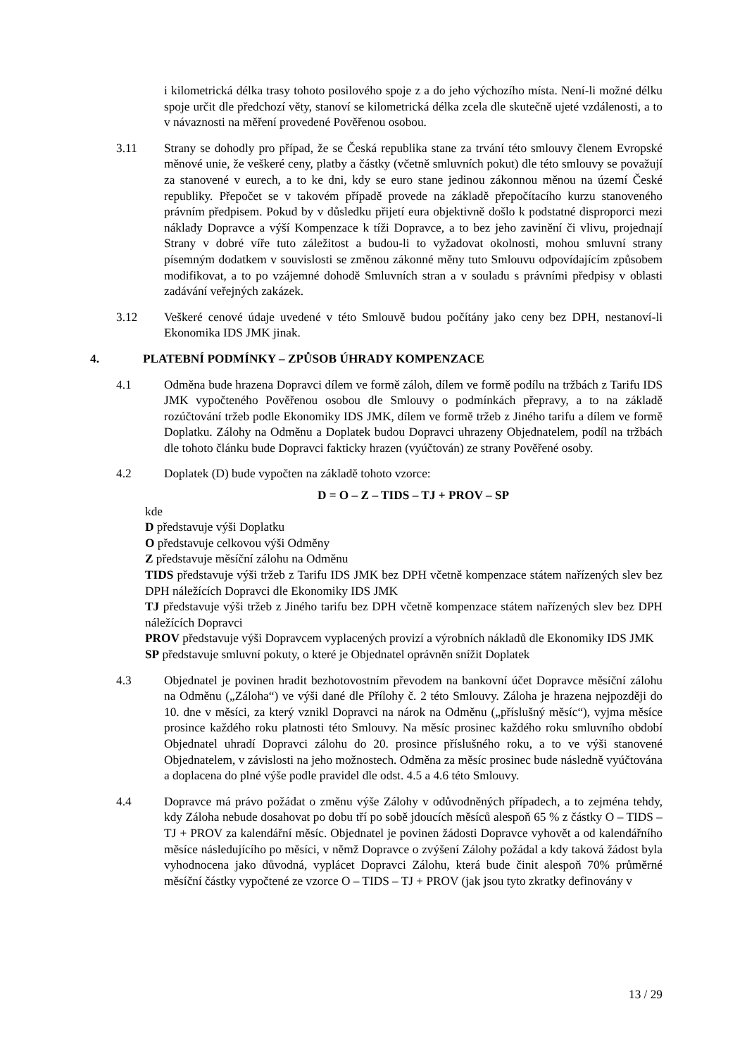i kilometrická délka trasy tohoto posilového spoje z a do jeho výchozího místa. Není-li možné délku spoje určit dle předchozí věty, stanoví se kilometrická délka zcela dle skutečně ujeté vzdálenosti, a to v návaznosti na měření provedené Pověřenou osobou.
3.11 Strany se dohodly pro případ, že se Česká republika stane za trvání této smlouvy členem Evropské měnové unie, že veškeré ceny, platby a částky (včetně smluvních pokut) dle této smlouvy se považují za stanovené v eurech, a to ke dni, kdy se euro stane jedinou zákonnou měnou na území České republiky. Přepočet se v takovém případě provede na základě přepočítacího kurzu stanoveného právním předpisem. Pokud by v důsledku přijetí eura objektivně došlo k podstatné disproporci mezi náklady Dopravce a výší Kompenzace k tíži Dopravce, a to bez jeho zavinění či vlivu, projednají Strany v dobré víře tuto záležitost a budou-li to vyžadovat okolnosti, mohou smluvní strany písemným dodatkem v souvislosti se změnou zákonné měny tuto Smlouvu odpovídajícím způsobem modifikovat, a to po vzájemné dohodě Smluvních stran a v souladu s právními předpisy v oblasti zadávání veřejných zakázek.
3.12 Veškeré cenové údaje uvedené v této Smlouvě budou počítány jako ceny bez DPH, nestanoví-li Ekonomika IDS JMK jinak.
4. PLATEBNÍ PODMÍNKY – ZPŮSOB ÚHRADY KOMPENZACE
4.1 Odměna bude hrazena Dopravci dílem ve formě záloh, dílem ve formě podílu na tržbách z Tarifu IDS JMK vypočteného Pověřenou osobou dle Smlouvy o podmínkách přepravy, a to na základě rozúčtování tržeb podle Ekonomiky IDS JMK, dílem ve formě tržeb z Jiného tarifu a dílem ve formě Doplatku. Zálohy na Odměnu a Doplatek budou Dopravci uhrazeny Objednatelem, podíl na tržbách dle tohoto článku bude Dopravci fakticky hrazen (vyúčtován) ze strany Pověřené osoby.
4.2 Doplatek (D) bude vypočten na základě tohoto vzorce:
D = O – Z – TIDS – TJ + PROV – SP
kde
D představuje výši Doplatku
O představuje celkovou výši Odměny
Z představuje měsíční zálohu na Odměnu
TIDS představuje výši tržeb z Tarifu IDS JMK bez DPH včetně kompenzace státem nařízených slev bez DPH náležících Dopravci dle Ekonomiky IDS JMK
TJ představuje výši tržeb z Jiného tarifu bez DPH včetně kompenzace státem nařízených slev bez DPH náležících Dopravci
PROV představuje výši Dopravcem vyplacených provizí a výrobních nákladů dle Ekonomiky IDS JMK
SP představuje smluvní pokuty, o které je Objednatel oprávněn snížit Doplatek
4.3 Objednatel je povinen hradit bezhotovostním převodem na bankovní účet Dopravce měsíční zálohu na Odměnu („Záloha“) ve výši dané dle Přílohy č. 2 této Smlouvy. Záloha je hrazena nejpozději do 10. dne v měsíci, za který vznikl Dopravci na nárok na Odměnu („příslušný měsíc“), vyjma měsíce prosince každého roku platnosti této Smlouvy. Na měsíc prosinec každého roku smluvního období Objednatel uhradí Dopravci zálohu do 20. prosince příslušného roku, a to ve výši stanovené Objednatelem, v závislosti na jeho možnostech. Odměna za měsíc prosinec bude následně vyúčtována a doplacena do plné výše podle pravidel dle odst. 4.5 a 4.6 této Smlouvy.
4.4 Dopravce má právo požádat o změnu výše Zálohy v odůvodněných případech, a to zejména tehdy, kdy Záloha nebude dosahovat po dobu tří po sobě jdoucích měsíců alespoň 65 % z částky O – TIDS – TJ + PROV za kalendářní měsíc. Objednatel je povinen žádosti Dopravce vyhovět a od kalendářního měsíce následujícího po měsíci, v němž Dopravce o zvýšení Zálohy požádal a kdy taková žádost byla vyhodnocena jako důvodná, vyplácet Dopravci Zálohu, která bude činit alespoň 70% průměrné měsíční částky vypočtené ze vzorce O – TIDS – TJ + PROV (jak jsou tyto zkratky definovány v
13 / 29